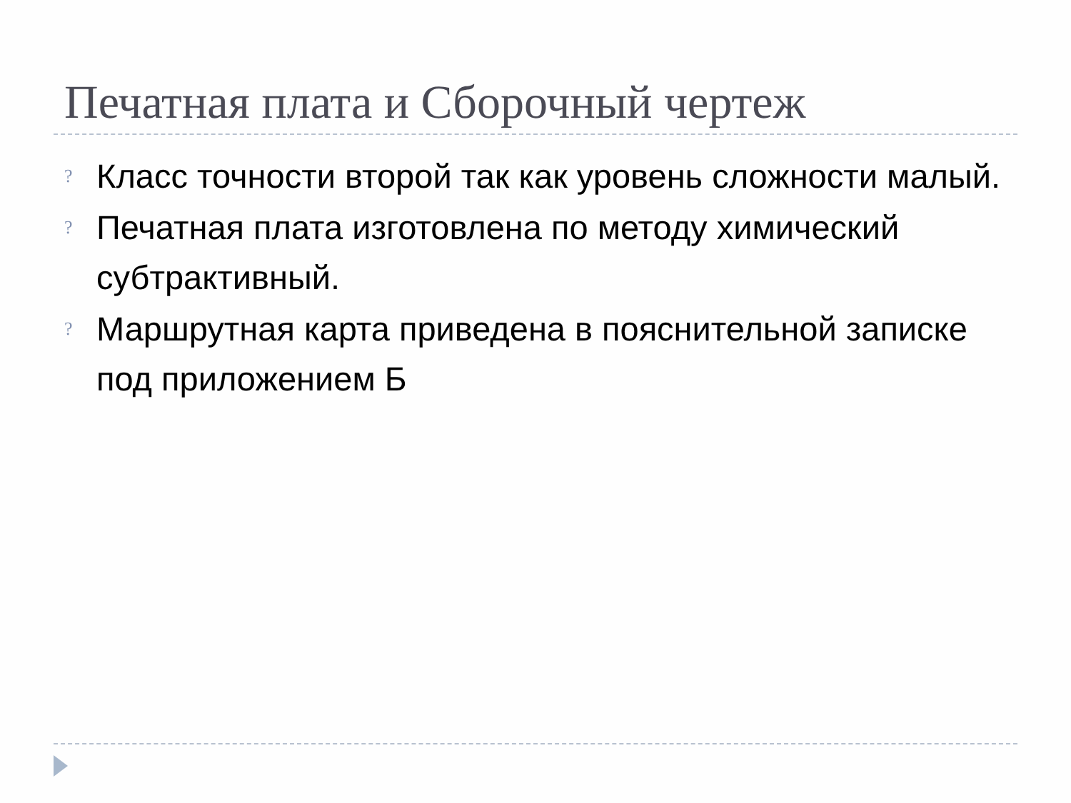Печатная плата и Сборочный чертеж
? Класс точности второй так как уровень сложности малый.
? Печатная плата изготовлена по методу химический субтрактивный.
? Маршрутная карта приведена в пояснительной записке под приложением Б